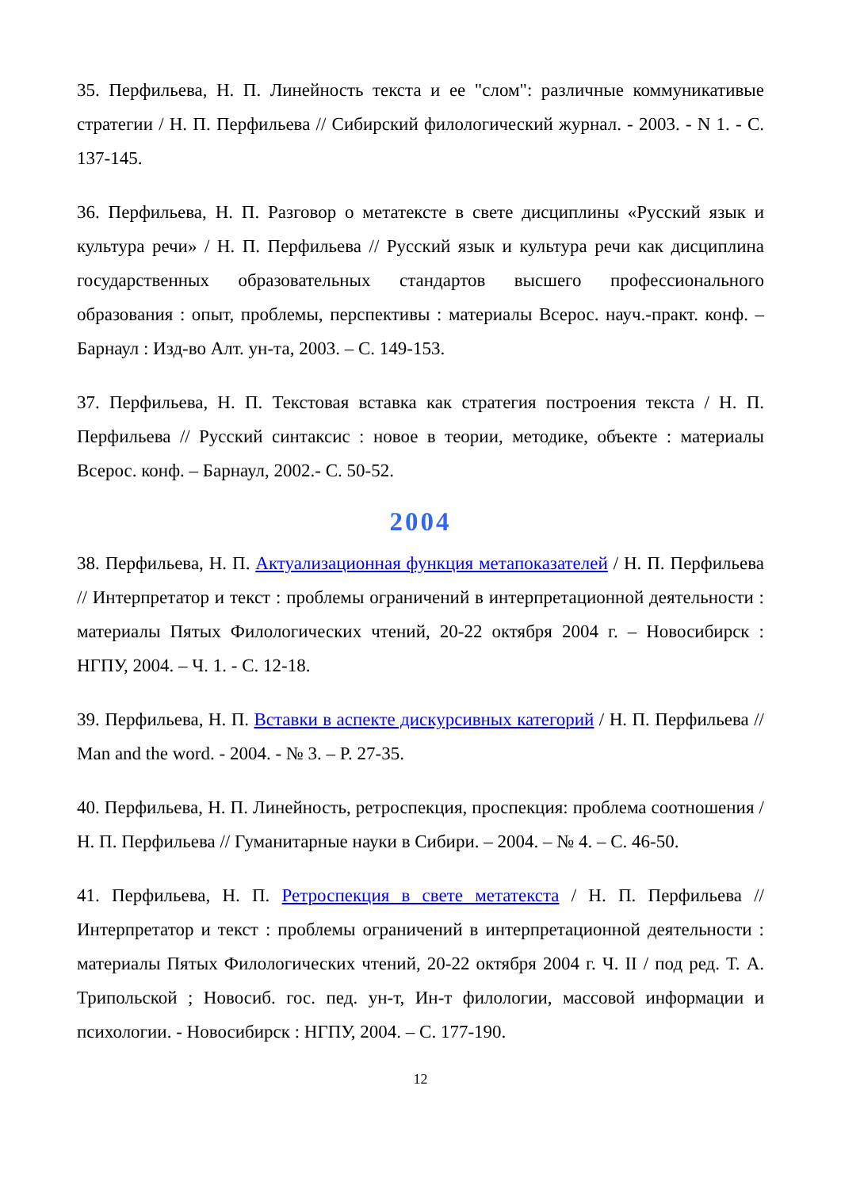35. Перфильева, Н. П. Линейность текста и ее "слом": различные коммуникативые стратегии / Н. П. Перфильева // Сибирский филологический журнал. - 2003. - N 1. - С. 137-145.
36. Перфильева, Н. П. Разговор о метатексте в свете дисциплины «Русский язык и культура речи» / Н. П. Перфильева // Русский язык и культура речи как дисциплина государственных образовательных стандартов высшего профессионального образования : опыт, проблемы, перспективы : материалы Всерос. науч.-практ. конф. – Барнаул : Изд-во Алт. ун-та, 2003. – С. 149-153.
37. Перфильева, Н. П. Текстовая вставка как стратегия построения текста / Н. П. Перфильева // Русский синтаксис : новое в теории, методике, объекте : материалы Всерос. конф. – Барнаул, 2002.- С. 50-52.
2004
38. Перфильева, Н. П. Актуализационная функция метапоказателей / Н. П. Перфильева // Интерпретатор и текст : проблемы ограничений в интерпретационной деятельности : материалы Пятых Филологических чтений, 20-22 октября 2004 г. – Новосибирск : НГПУ, 2004. – Ч. 1. - С. 12-18.
39. Перфильева, Н. П. Вставки в аспекте дискурсивных категорий / Н. П. Перфильева // Man and the word. - 2004. - № 3. – P. 27-35.
40. Перфильева, Н. П. Линейность, ретроспекция, проспекция: проблема соотношения / Н. П. Перфильева // Гуманитарные науки в Сибири. – 2004. – № 4. – С. 46-50.
41. Перфильева, Н. П. Ретроспекция в свете метатекста / Н. П. Перфильева // Интерпретатор и текст : проблемы ограничений в интерпретационной деятельности : материалы Пятых Филологических чтений, 20-22 октября 2004 г. Ч. II / под ред. Т. А. Трипольской ; Новосиб. гос. пед. ун-т, Ин-т филологии, массовой информации и психологии. - Новосибирск : НГПУ, 2004. – С. 177-190.
12